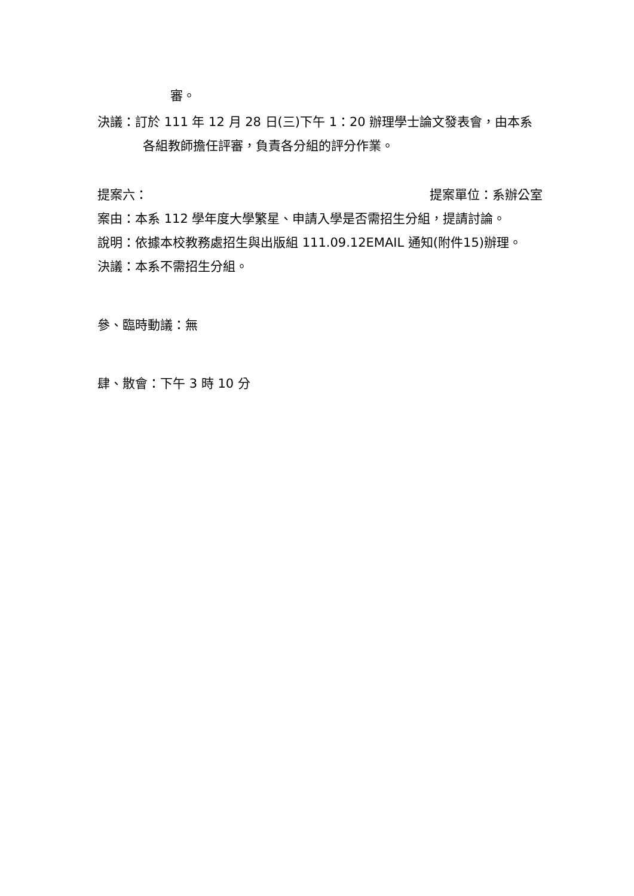審。
決議：訂於 111 年 12 月 28 日(三)下午 1：20 辦理學士論文發表會，由本系各組教師擔任評審，負責各分組的評分作業。
提案六： 提案單位：系辦公室
案由：本系 112 學年度大學繁星、申請入學是否需招生分組，提請討論。
說明：依據本校教務處招生與出版組 111.09.12EMAIL 通知(附件15)辦理。
決議：本系不需招生分組。
參、臨時動議：無
肆、散會：下午 3 時 10 分